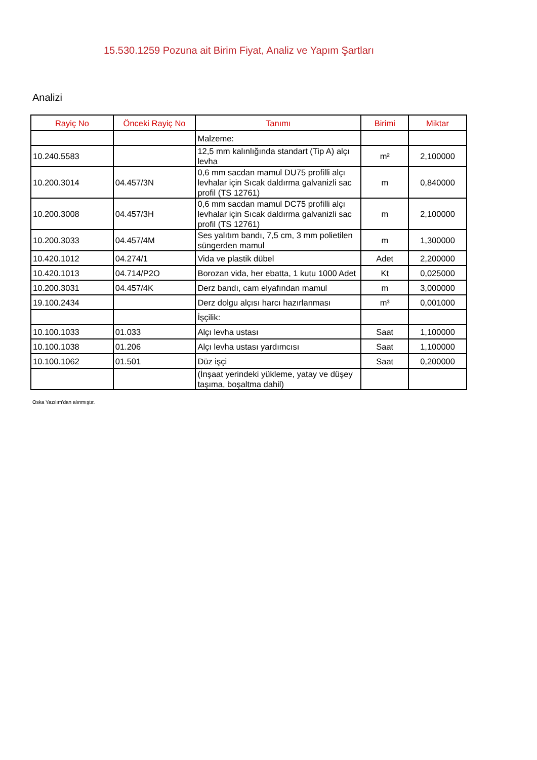15.530.1259 Pozuna ait Birim Fiyat, Analiz ve Yapım Şartları
Analizi
| Rayiç No | Önceki Rayiç No | Tanımı | Birimi | Miktar |
| --- | --- | --- | --- | --- |
| | | Malzeme: | | |
| 10.240.5583 | | 12,5 mm kalınlığında standart (Tip A) alçı levha | m² | 2,100000 |
| 10.200.3014 | 04.457/3N | 0,6 mm sacdan mamul DU75 profilli alçı levhalar için Sıcak daldırma galvanizli sac profil (TS 12761) | m | 0,840000 |
| 10.200.3008 | 04.457/3H | 0,6 mm sacdan mamul DC75 profilli alçı levhalar için Sıcak daldırma galvanizli sac profil (TS 12761) | m | 2,100000 |
| 10.200.3033 | 04.457/4M | Ses yalıtım bandı, 7,5 cm, 3 mm polietilen süngerden mamul | m | 1,300000 |
| 10.420.1012 | 04.274/1 | Vida ve plastik dübel | Adet | 2,200000 |
| 10.420.1013 | 04.714/P2O | Borozan vida, her ebatta, 1 kutu 1000 Adet | Kt | 0,025000 |
| 10.200.3031 | 04.457/4K | Derz bandı, cam elyafından mamul | m | 3,000000 |
| 19.100.2434 | | Derz dolgu alçısı harcı hazırlanması | m³ | 0,001000 |
| | | İşçilik: | | |
| 10.100.1033 | 01.033 | Alçı levha ustası | Saat | 1,100000 |
| 10.100.1038 | 01.206 | Alçı levha ustası yardımcısı | Saat | 1,100000 |
| 10.100.1062 | 01.501 | Düz işçi | Saat | 0,200000 |
| | | (İnşaat yerindeki yükleme, yatay ve düşey taşıma, boşaltma dahil) | | |
Oska Yazılım'dan alınmıştır.